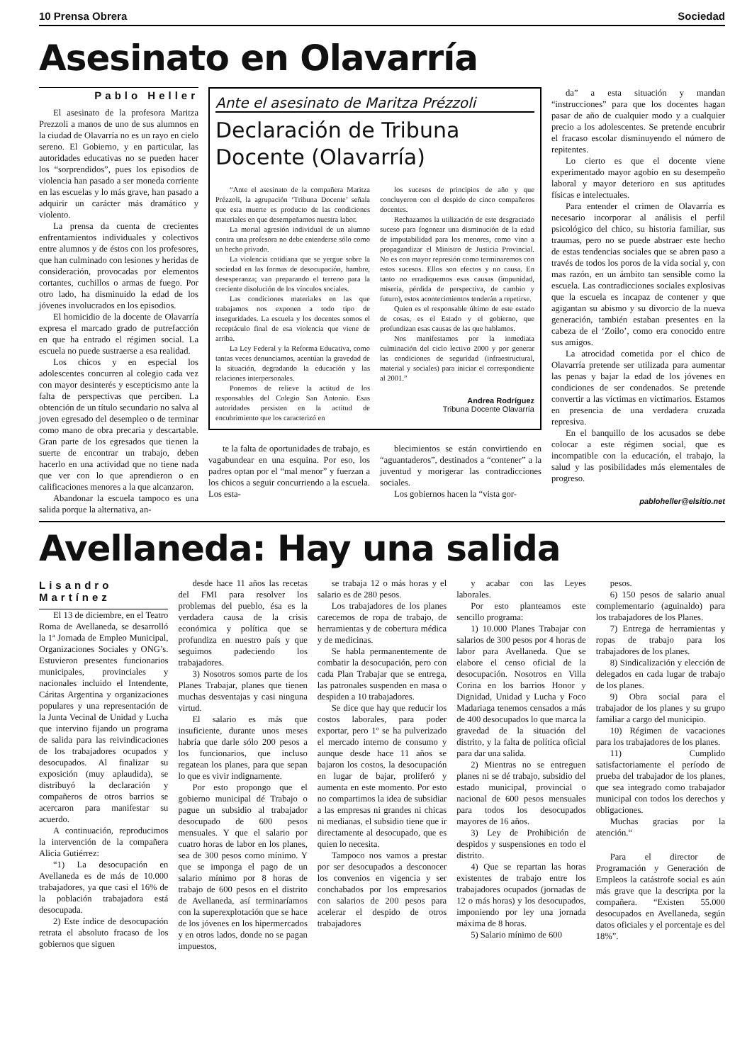10 Prensa Obrera Sociedad
Asesinato en Olavarría
Pablo Heller
El asesinato de la profesora Maritza Prezzoli a manos de uno de sus alumnos en la ciudad de Olavarría no es un rayo en cielo sereno. El Gobierno, y en particular, las autoridades educativas no se pueden hacer los “sorprendidos”, pues los episodios de violencia han pasado a ser moneda corriente en las escuelas y lo más grave, han pasado a adquirir un carácter más dramático y violento.
La prensa da cuenta de crecientes enfrentamientos individuales y colectivos entre alumnos y de éstos con los profesores, que han culminado con lesiones y heridas de consideración, provocadas por elementos cortantes, cuchillos o armas de fuego. Por otro lado, ha disminuido la edad de los jóvenes involucrados en los episodios.
El homicidio de la docente de Olavarría expresa el marcado grado de putrefacción en que ha entrado el régimen social. La escuela no puede sustraerse a esa realidad.
Los chicos y en especial los adolescentes concurren al colegio cada vez con mayor desinterés y escepticismo ante la falta de perspectivas que perciben. La obtención de un título secundario no salva al joven egresado del desempleo o de terminar como mano de obra precaria y descartable. Gran parte de los egresados que tienen la suerte de encontrar un trabajo, deben hacerlo en una actividad que no tiene nada que ver con lo que aprendieron o en calificaciones menores a la que alcanzaron.
Abandonar la escuela tampoco es una salida porque la alternativa, an-
Ante el asesinato de Maritza Prézzoli
Declaración de Tribuna Docente (Olavarría)
“Ante el asesinato de la compañera Maritza Prézzoli, la agrupación ‘Tribuna Docente’ señala que esta muerte es producto de las condiciones materiales en que desempeñamos nuestra labor.
La mortal agresión individual de un alumno contra una profesora no debe entenderse sólo como un hecho privado.
La violencia cotidiana que se yergue sobre la sociedad en las formas de desocupación, hambre, desesperanza; van preparando el terreno para la creciente disolución de los vínculos sociales.
Las condiciones materiales en las que trabajamos nos exponen a todo tipo de inseguridades. La escuela y los docentes somos el receptáculo final de esa violencia que viene de arriba.
La Ley Federal y la Reforma Educativa, como tantas veces denunciamos, acentúan la gravedad de la situación, degradando la educación y las relaciones interpersonales.
Ponemos de relieve la actitud de los responsables del Colegio San Antonio. Esas autoridades persisten en la actitud de encubrimiento que los caracterizó en
los sucesos de principios de año y que concluyeron con el despido de cinco compañeros docentes.
Rechazamos la utilización de este desgraciado suceso para fogonear una disminución de la edad de imputabilidad para los menores, como vino a propagandizar el Ministro de Justicia Provincial. No es con mayor represión como terminaremos con estos sucesos. Ellos son efectos y no causa. En tanto no erradiquemos esas causas (impunidad, miseria, pérdida de perspectiva, de cambio y futuro), estos acontecimientos tenderán a repetirse.
Quien es el responsable último de este estado de cosas, es el Estado y el gobierno, que profundizan esas causas de las que hablamos.
Nos manifestamos por la inmediata culminación del ciclo lectivo 2000 y por generar las condiciones de seguridad (infraestructural, material y sociales) para iniciar el correspondiente al 2001.”
Andrea Rodríguez
Tribuna Docente Olavarría
te la falta de oportunidades de trabajo, es vagabundear en una esquina. Por eso, los padres optan por el “mal menor” y fuerzan a los chicos a seguir concurriendo a la escuela. Los esta-
blecimientos se están convirtiendo en “aguantaderos”, destinados a “contener” a la juventud y morigerar las contradicciones sociales.
Los gobiernos hacen la “vista gor-
da” a esta situación y mandan “instrucciones” para que los docentes hagan pasar de año de cualquier modo y a cualquier precio a los adolescentes. Se pretende encubrir el fracaso escolar disminuyendo el número de repitentes.
Lo cierto es que el docente viene experimentado mayor agobio en su desempeño laboral y mayor deterioro en sus aptitudes físicas e intelectuales.
Para entender el crimen de Olavarría es necesario incorporar al análisis el perfil psicológico del chico, su historia familiar, sus traumas, pero no se puede abstraer este hecho de estas tendencias sociales que se abren paso a través de todos los poros de la vida social y, con mas razón, en un ámbito tan sensible como la escuela. Las contradicciones sociales explosivas que la escuela es incapaz de contener y que agigantan su abismo y su divorcio de la nueva generación, también estaban presentes en la cabeza de el ‘Zoilo’, como era conocido entre sus amigos.
La atrocidad cometida por el chico de Olavarría pretende ser utilizada para aumentar las penas y bajar la edad de los jóvenes en condiciones de ser condenados. Se pretende convertir a las víctimas en victimarios. Estamos en presencia de una verdadera cruzada represiva.
En el banquillo de los acusados se debe colocar a este régimen social, que es incompatible con la educación, el trabajo, la salud y las posibilidades más elementales de progreso.
pabloheller@elsitio.net
Avellaneda: Hay una salida
Lisandro Martínez
El 13 de diciembre, en el Teatro Roma de Avellaneda, se desarrolló la 1ª Jornada de Empleo Municipal, Organizaciones Sociales y ONG’s. Estuvieron presentes funcionarios municipales, provinciales y nacionales incluido el Intendente, Cáritas Argentina y organizaciones populares y una representación de la Junta Vecinal de Unidad y Lucha que intervino fijando un programa de salida para las reivindicaciones de los trabajadores ocupados y desocupados. Al finalizar su exposición (muy aplaudida), se distribuyó la declaración y compañeros de otros barrios se acercaron para manifestar su acuerdo.
A continuación, reproducimos la intervención de la compañera Alicia Gutiérrez:
“1) La desocupación en Avellaneda es de más de 10.000 trabajadores, ya que casi el 16% de la población trabajadora está desocupada.
2) Este índice de desocupación retrata el absoluto fracaso de los gobiernos que siguen
desde hace 11 años las recetas del FMI para resolver los problemas del pueblo, ésa es la verdadera causa de la crisis económica y política que se profundiza en nuestro país y que seguimos padeciendo los trabajadores.
3) Nosotros somos parte de los Planes Trabajar, planes que tienen muchas desventajas y casi ninguna virtud.
El salario es más que insuficiente, durante unos meses habría que darle sólo 200 pesos a los funcionarios, que incluso regatean los planes, para que sepan lo que es vivir indignamente.
Por esto propongo que el gobierno municipal dé Trabajo o pague un subsidio al trabajador desocupado de 600 pesos mensuales. Y que el salario por cuatro horas de labor en los planes, sea de 300 pesos como mínimo. Y que se imponga el pago de un salario mínimo por 8 horas de trabajo de 600 pesos en el distrito de Avellaneda, así terminaríamos con la superexplotación que se hace de los jóvenes en los hipermercados y en otros lados, donde no se pagan impuestos,
se trabaja 12 o más horas y el salario es de 280 pesos.
Los trabajadores de los planes carecemos de ropa de trabajo, de herramientas y de cobertura médica y de medicinas.
Se habla permanentemente de combatir la desocupación, pero con cada Plan Trabajar que se entrega, las patronales suspenden en masa o despiden a 10 trabajadores.
Se dice que hay que reducir los costos laborales, para poder exportar, pero 1º se ha pulverizado el mercado interno de consumo y aunque desde hace 11 años se bajaron los costos, la desocupación en lugar de bajar, proliferó y aumenta en este momento. Por esto no compartimos la idea de subsidiar a las empresas ni grandes ni chicas ni medianas, el subsidio tiene que ir directamente al desocupado, que es quien lo necesita.
Tampoco nos vamos a prestar por ser desocupados a desconocer los convenios en vigencia y ser conchabados por los empresarios con salarios de 200 pesos para acelerar el despido de otros trabajadores
y acabar con las Leyes laborales.
Por esto planteamos este sencillo programa:
1) 10.000 Planes Trabajar con salarios de 300 pesos por 4 horas de labor para Avellaneda. Que se elabore el censo oficial de la desocupación. Nosotros en Villa Corina en los barrios Honor y Dignidad, Unidad y Lucha y Foco Madariaga tenemos censados a más de 400 desocupados lo que marca la gravedad de la situación del distrito, y la falta de política oficial para dar una salida.
2) Mientras no se entreguen planes ni se dé trabajo, subsidio del estado municipal, provincial o nacional de 600 pesos mensuales para todos los desocupados mayores de 16 años.
3) Ley de Prohibición de despidos y suspensiones en todo el distrito.
4) Que se repartan las horas existentes de trabajo entre los trabajadores ocupados (jornadas de 12 o más horas) y los desocupados, imponiendo por ley una jornada máxima de 8 horas.
5) Salario mínimo de 600
pesos.
6) 150 pesos de salario anual complementario (aguinaldo) para los trabajadores de los Planes.
7) Entrega de herramientas y ropas de trabajo para los trabajadores de los planes.
8) Sindicalización y elección de delegados en cada lugar de trabajo de los planes.
9) Obra social para el trabajador de los planes y su grupo familiar a cargo del municipio.
10) Régimen de vacaciones para los trabajadores de los planes.
11) Cumplido satisfactoriamente el período de prueba del trabajador de los planes, que sea integrado como trabajador municipal con todos los derechos y obligaciones.
Muchas gracias por la atención.“
Para el director de Programación y Generación de Empleos la catástrofe social es aún más grave que la descripta por la compañera. “Existen 55.000 desocupados en Avellaneda, según datos oficiales y el porcentaje es del 18%”.